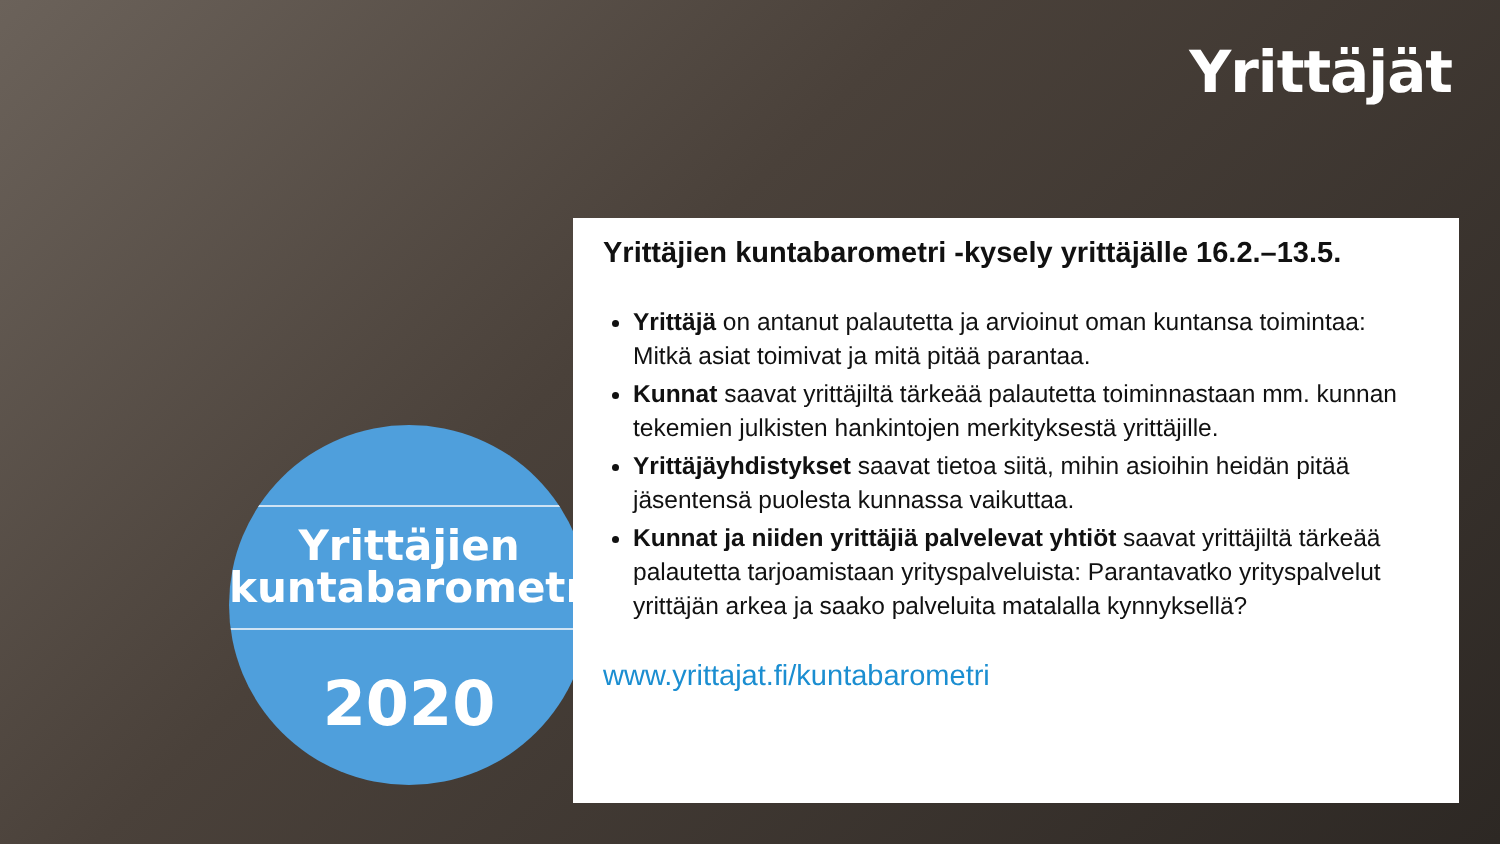Yrittäjät
Yrittäjien
kuntabarometri
2020
Yrittäjien kuntabarometri -kysely yrittäjälle 16.2.–13.5.
Yrittäjä on antanut palautetta ja arvioinut oman kuntansa toimintaa: Mitkä asiat toimivat ja mitä pitää parantaa.
Kunnat saavat yrittäjiltä tärkeää palautetta toiminnastaan mm. kunnan tekemien julkisten hankintojen merkityksestä yrittäjille.
Yrittäjäyhdistykset saavat tietoa siitä, mihin asioihin heidän pitää jäsentensä puolesta kunnassa vaikuttaa.
Kunnat ja niiden yrittäjiä palvelevat yhtiöt saavat yrittäjiltä tärkeää palautetta tarjoamistaan yrityspalveluista: Parantavatko yrityspalvelut yrittäjän arkea ja saako palveluita matalalla kynnyksellä?
www.yrittajat.fi/kuntabarometri